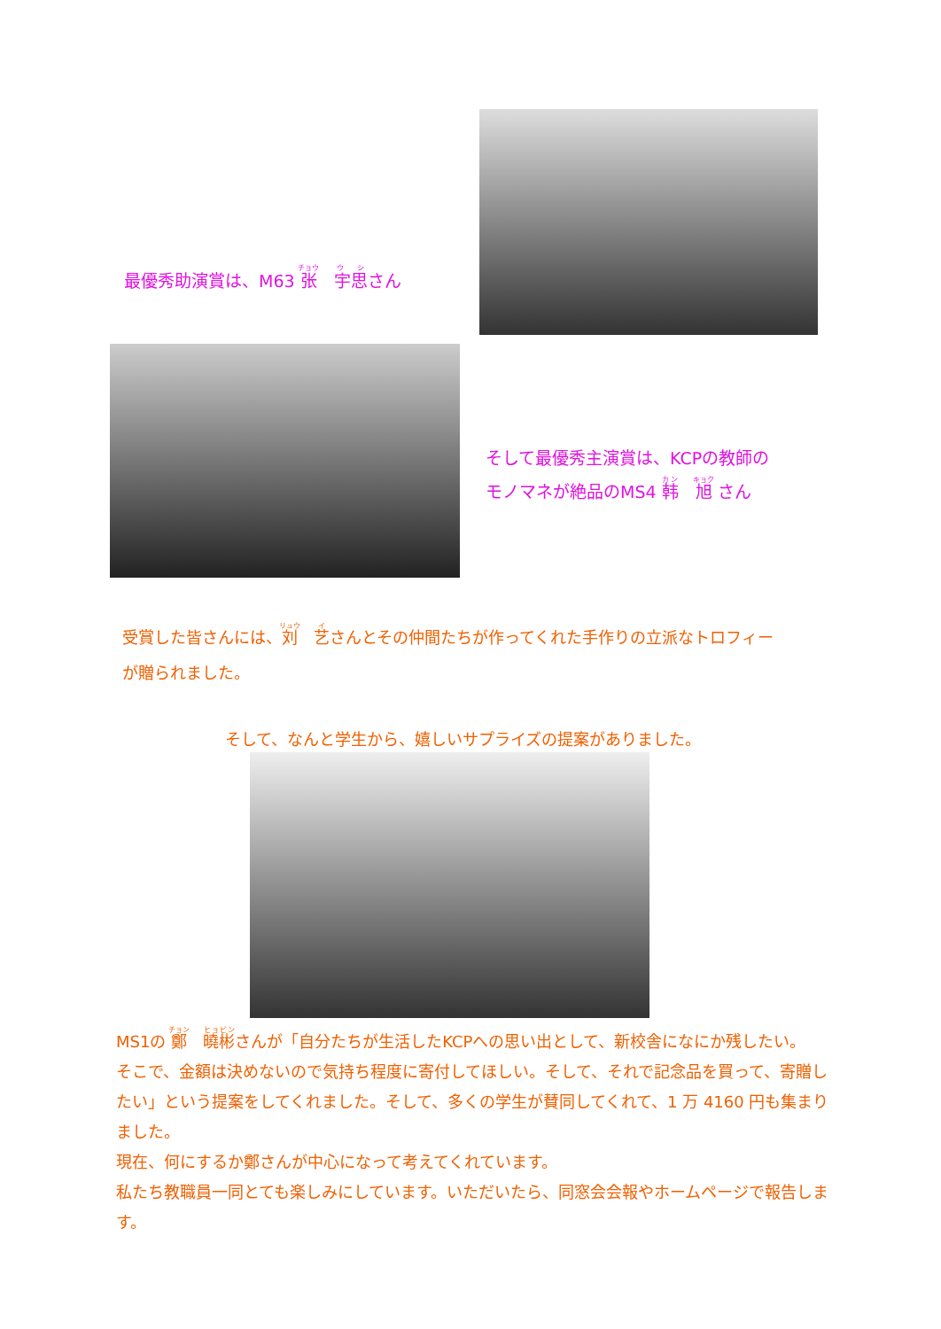最優秀助演賞は、M63 张　宇思さん
そして最優秀主演賞は、KCPの教師の
モノマネが絶品のMS4 韩　旭 さん
受賞した皆さんには、刘　艺さんとその仲間たちが作ってくれた手作りの立派なトロフィー
が贈られました。
そして、なんと学生から、嬉しいサプライズの提案がありました。
MS1の 鄭　曉彬さんが「自分たちが生活したKCPへの思い出として、新校舎になにか残したい。
そこで、金額は決めないので気持ち程度に寄付してほしい。そして、それで記念品を買って、寄贈したい」という提案をしてくれました。そして、多くの学生が賛同してくれて、1 万 4160 円も集まりました。
現在、何にするか鄭さんが中心になって考えてくれています。
私たち教職員一同とても楽しみにしています。いただいたら、同窓会会報やホームページで報告します。